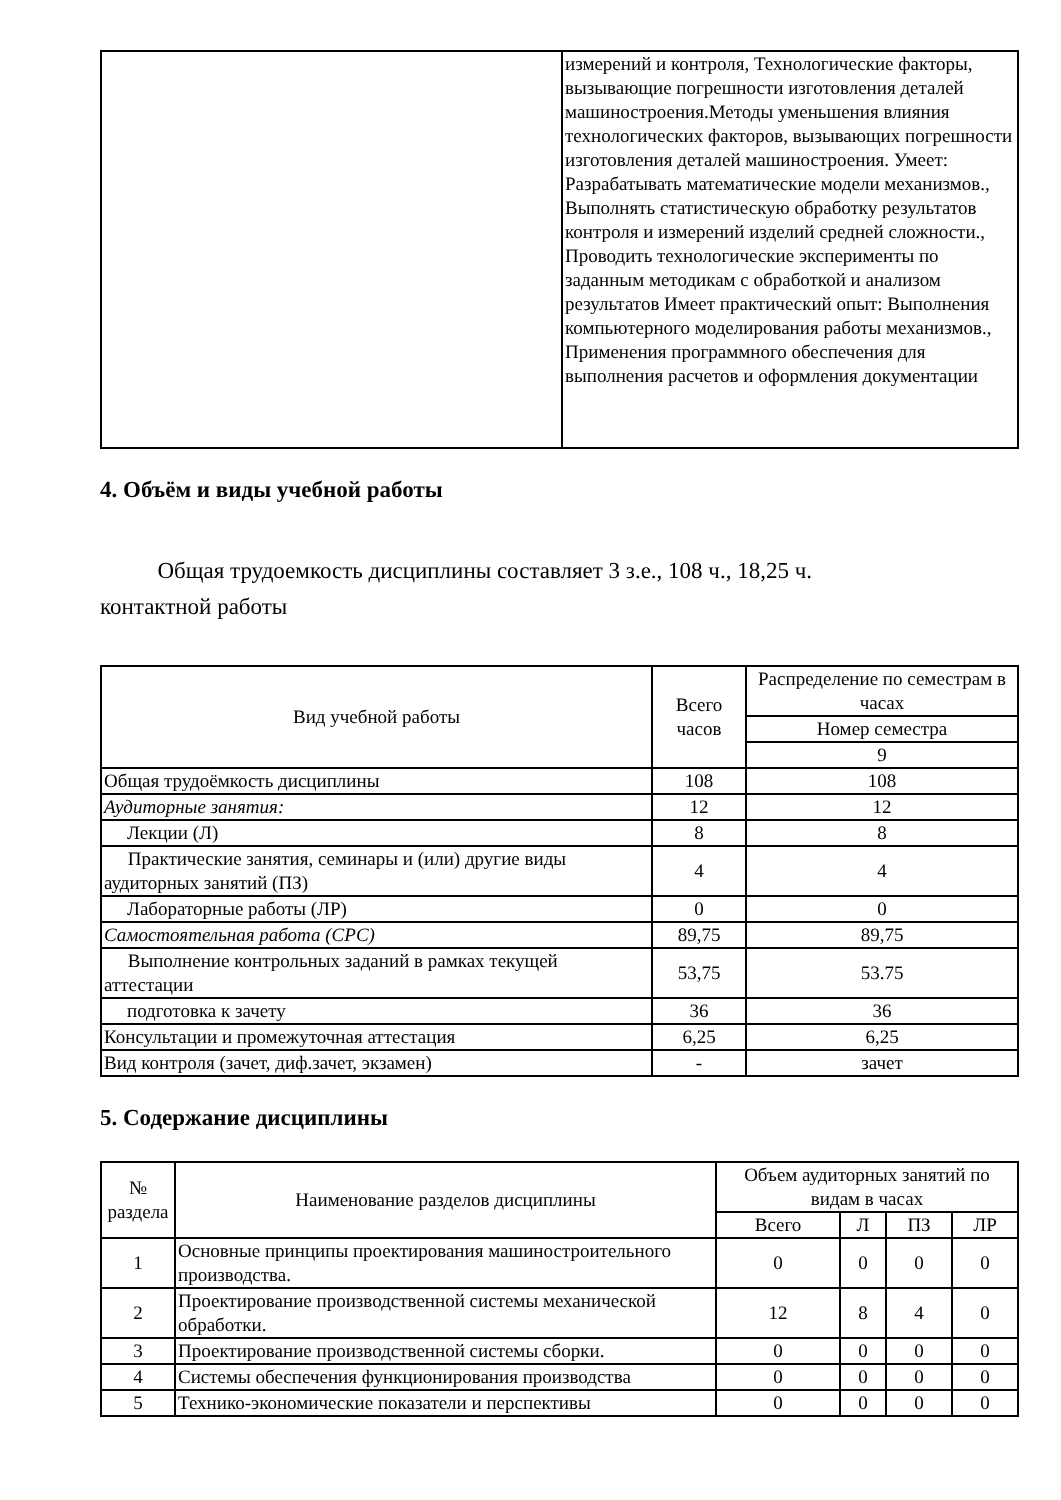| | измерений и контроля, Технологические факторы, вызывающие погрешности изготовления деталей машиностроения.Методы уменьшения влияния технологических факторов, вызывающих погрешности изготовления деталей машиностроения. Умеет: Разрабатывать математические модели механизмов., Выполнять статистическую обработку результатов контроля и измерений изделий средней сложности., Проводить технологические эксперименты по заданным методикам с обработкой и анализом результатов Имеет практический опыт: Выполнения компьютерного моделирования работы механизмов., Применения программного обеспечения для выполнения расчетов и оформления документации |
4. Объём и виды учебной работы
Общая трудоемкость дисциплины составляет 3 з.е., 108 ч., 18,25 ч. контактной работы
| Вид учебной работы | Всего часов | Распределение по семестрам в часах |
| --- | --- | --- |
| | | Номер семестра |
| | | 9 |
| Общая трудоёмкость дисциплины | 108 | 108 |
| Аудиторные занятия: | 12 | 12 |
| Лекции (Л) | 8 | 8 |
| Практические занятия, семинары и (или) другие виды аудиторных занятий (ПЗ) | 4 | 4 |
| Лабораторные работы (ЛР) | 0 | 0 |
| Самостоятельная работа (СРС) | 89,75 | 89,75 |
| Выполнение контрольных заданий в рамках текущей аттестации | 53,75 | 53.75 |
| подготовка к зачету | 36 | 36 |
| Консультации и промежуточная аттестация | 6,25 | 6,25 |
| Вид контроля (зачет, диф.зачет, экзамен) | - | зачет |
5. Содержание дисциплины
| № раздела | Наименование разделов дисциплины | Объем аудиторных занятий по видам в часах | | | |
| --- | --- | --- | --- | --- | --- |
| | | Всего | Л | ПЗ | ЛР |
| 1 | Основные принципы проектирования машиностроительного производства. | 0 | 0 | 0 | 0 |
| 2 | Проектирование производственной системы механической обработки. | 12 | 8 | 4 | 0 |
| 3 | Проектирование производственной системы сборки. | 0 | 0 | 0 | 0 |
| 4 | Системы обеспечения функционирования производства | 0 | 0 | 0 | 0 |
| 5 | Технико-экономические показатели и перспективы | 0 | 0 | 0 | 0 |